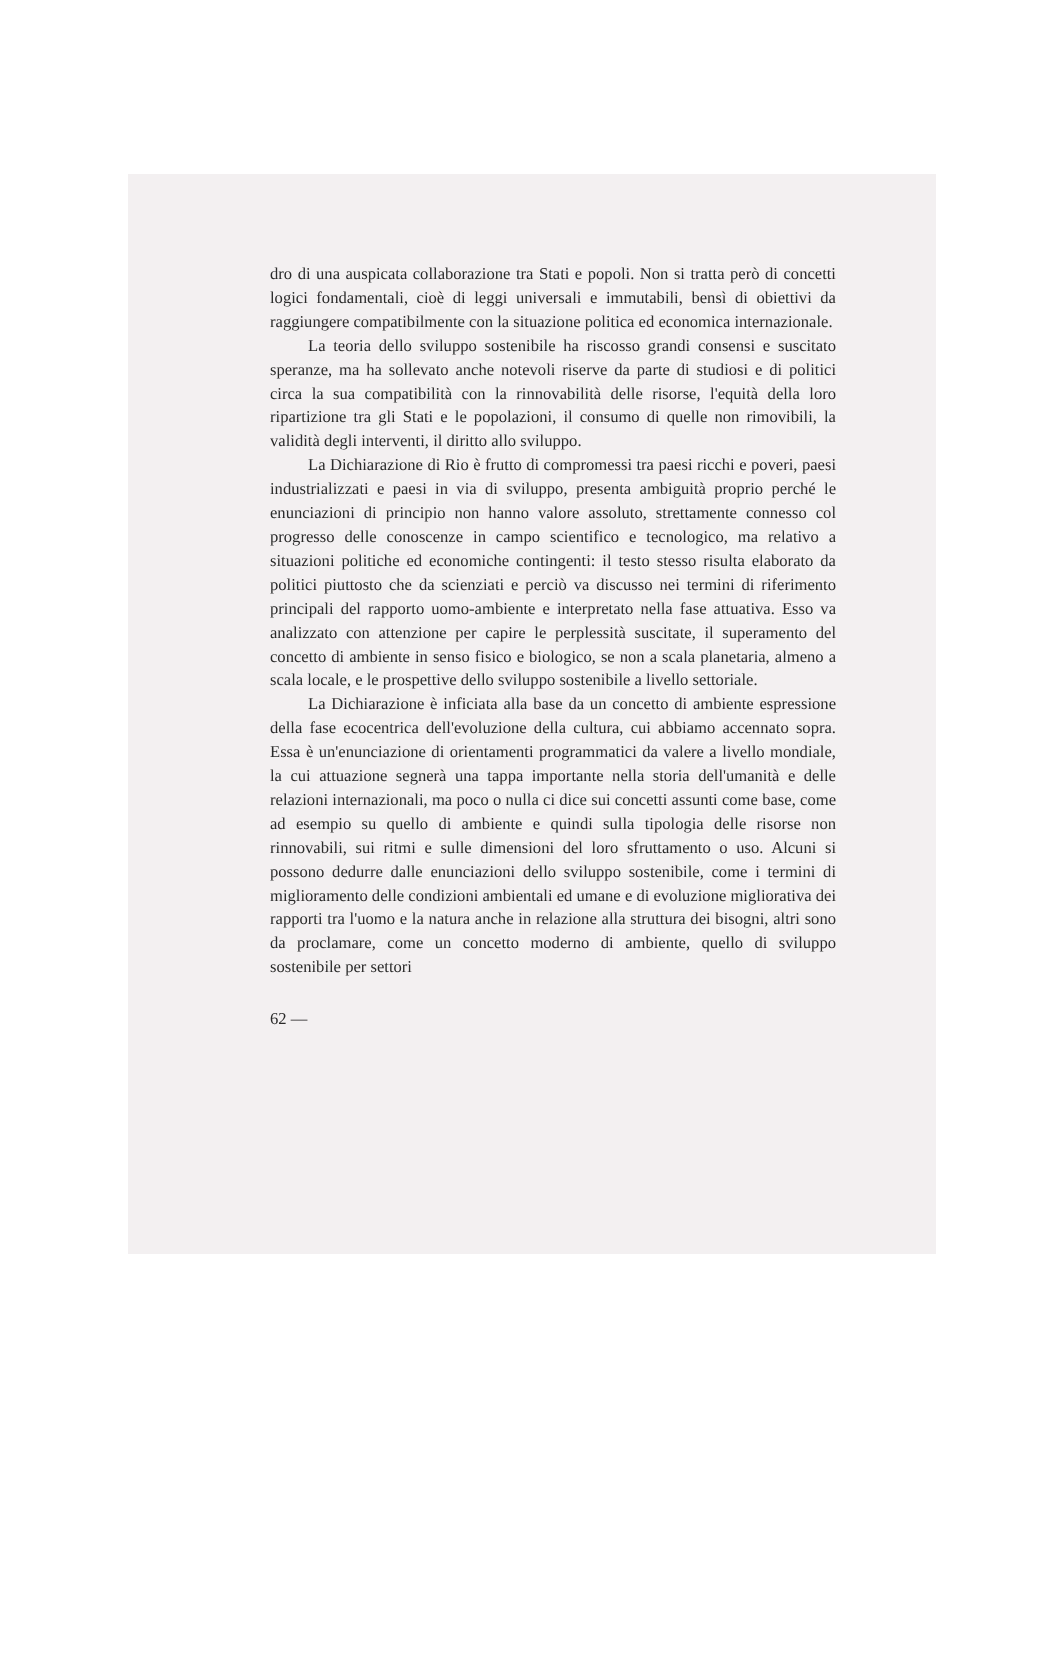dro di una auspicata collaborazione tra Stati e popoli. Non si tratta però di concetti logici fondamentali, cioè di leggi universali e immutabili, bensì di obiettivi da raggiungere compatibilmente con la situazione politica ed economica internazionale.
La teoria dello sviluppo sostenibile ha riscosso grandi consensi e suscitato speranze, ma ha sollevato anche notevoli riserve da parte di studiosi e di politici circa la sua compatibilità con la rinnovabilità delle risorse, l'equità della loro ripartizione tra gli Stati e le popolazioni, il consumo di quelle non rimovibili, la validità degli interventi, il diritto allo sviluppo.
La Dichiarazione di Rio è frutto di compromessi tra paesi ricchi e poveri, paesi industrializzati e paesi in via di sviluppo, presenta ambiguità proprio perché le enunciazioni di principio non hanno valore assoluto, strettamente connesso col progresso delle conoscenze in campo scientifico e tecnologico, ma relativo a situazioni politiche ed economiche contingenti: il testo stesso risulta elaborato da politici piuttosto che da scienziati e perciò va discusso nei termini di riferimento principali del rapporto uomo-ambiente e interpretato nella fase attuativa. Esso va analizzato con attenzione per capire le perplessità suscitate, il superamento del concetto di ambiente in senso fisico e biologico, se non a scala planetaria, almeno a scala locale, e le prospettive dello sviluppo sostenibile a livello settoriale.
La Dichiarazione è inficiata alla base da un concetto di ambiente espressione della fase ecocentrica dell'evoluzione della cultura, cui abbiamo accennato sopra. Essa è un'enunciazione di orientamenti programmatici da valere a livello mondiale, la cui attuazione segnerà una tappa importante nella storia dell'umanità e delle relazioni internazionali, ma poco o nulla ci dice sui concetti assunti come base, come ad esempio su quello di ambiente e quindi sulla tipologia delle risorse non rinnovabili, sui ritmi e sulle dimensioni del loro sfruttamento o uso. Alcuni si possono dedurre dalle enunciazioni dello sviluppo sostenibile, come i termini di miglioramento delle condizioni ambientali ed umane e di evoluzione migliorativa dei rapporti tra l'uomo e la natura anche in relazione alla struttura dei bisogni, altri sono da proclamare, come un concetto moderno di ambiente, quello di sviluppo sostenibile per settori
62 —